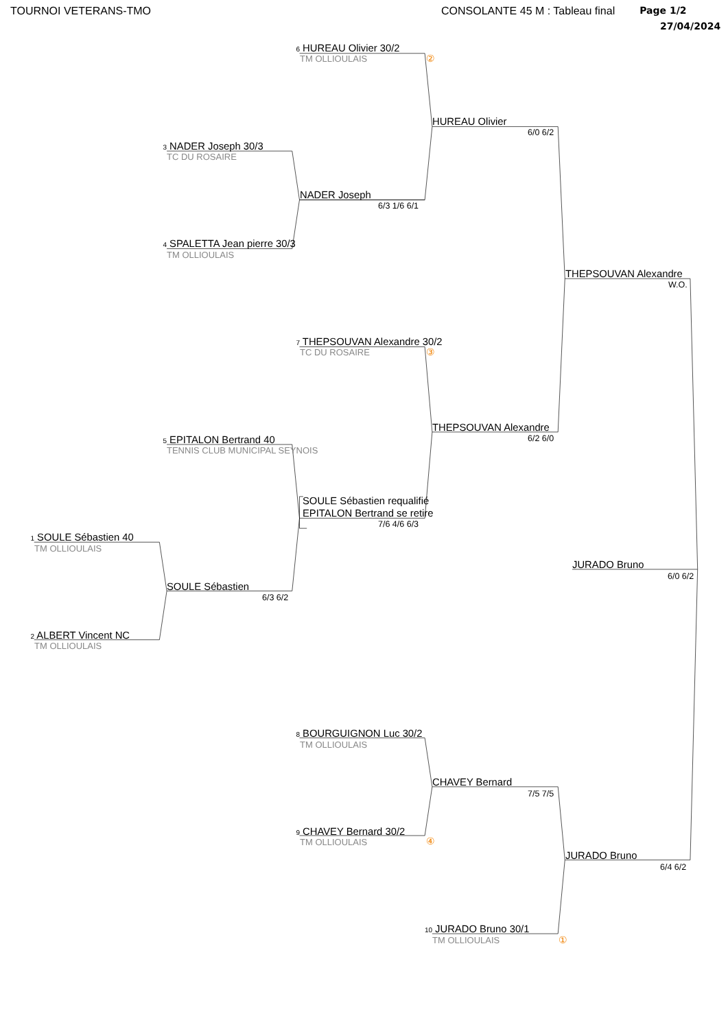TOURNOI VETERANS-TMO CONSOLANTE 45 M : Tableau final Page 1/2
27/04/2024
6 HUREAU Olivier 30/2
②
TM OLLIOULAIS
HUREAU Olivier
6/0 6/2
3 NADER Joseph 30/3
TC DU ROSAIRE
NADER Joseph
6/3 1/6 6/1
4 SPALETTA Jean pierre 30/3
TM OLLIOULAIS
THEPSOUVAN Alexandre
W.O.
7 THEPSOUVAN Alexandre 30/2
③
TC DU ROSAIRE
THEPSOUVAN Alexandre
6/2 6/0
5 EPITALON Bertrand 40
TENNIS CLUB MUNICIPAL SEYNOIS
SOULE Sébastien requalifié
EPITALON Bertrand se retire
7/6 4/6 6/3
1 SOULE Sébastien 40
TM OLLIOULAIS
JURADO Bruno
6/0 6/2
SOULE Sébastien
6/3 6/2
2 ALBERT Vincent NC
TM OLLIOULAIS
8 BOURGUIGNON Luc 30/2
TM OLLIOULAIS
CHAVEY Bernard
7/5 7/5
9 CHAVEY Bernard 30/2
④
TM OLLIOULAIS
JURADO Bruno
6/4 6/2
10 JURADO Bruno 30/1
①
TM OLLIOULAIS